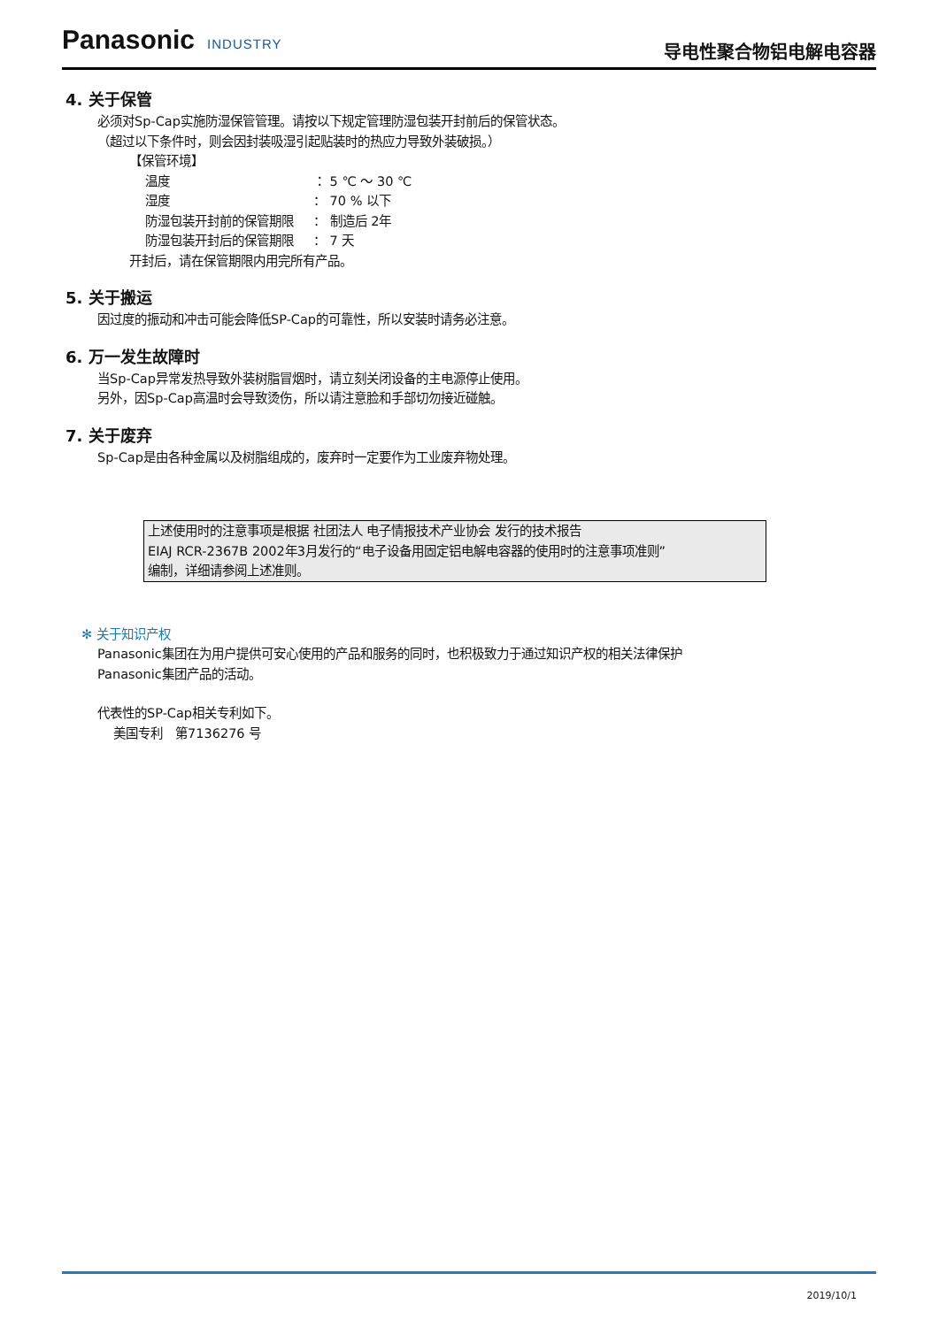Panasonic INDUSTRY
导电性聚合物铝电解电容器
4. 关于保管
必须对Sp-Cap实施防湿保管管理。请按以下规定管理防湿包装开封前后的保管状态。
（超过以下条件时，则会因封装吸湿引起贴装时的热应力导致外装破损。）
【保管环境】
温度 ： 5 ℃ ～ 30 ℃
湿度 ： 70 % 以下
防湿包装开封前的保管期限 ： 制造后 2年
防湿包装开封后的保管期限 ： 7 天
开封后，请在保管期限内用完所有产品。
5. 关于搬运
因过度的振动和冲击可能会降低SP-Cap的可靠性，所以安装时请务必注意。
6. 万一发生故障时
当Sp-Cap异常发热导致外装树脂冒烟时，请立刻关闭设备的主电源停止使用。
另外，因Sp-Cap高温时会导致烫伤，所以请注意脸和手部切勿接近碰触。
7. 关于废弃
Sp-Cap是由各种金属以及树脂组成的，废弃时一定要作为工业废弃物处理。
上述使用时的注意事项是根据 社团法人 电子情报技术产业协会 发行的技术报告
EIAJ RCR-2367B 2002年3月发行的“电子设备用固定铝电解电容器的使用时的注意事项准则”
编制，详细请参阅上述准则。
✻ 关于知识产权
Panasonic集团在为用户提供可安心使用的产品和服务的同时，也积极致力于通过知识产权的相关法律保护
Panasonic集团产品的活动。
代表性的SP-Cap相关专利如下。
美国专利　第7136276 号
2019/10/1